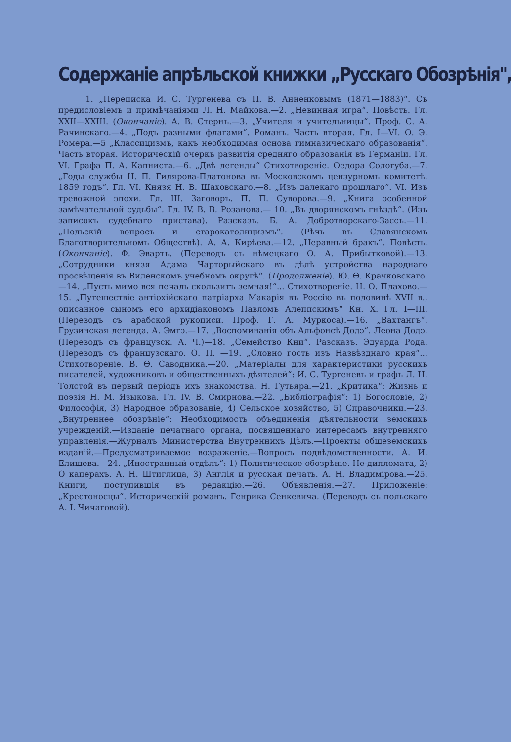Содержаніе апрѣльской книжки „Русскаго Обозрѣнія",
1. „Переписка И. С. Тургенева съ П. В. Анненковымъ (1871—1883)“. Съ предисловіемъ и примѣчаніями Л. Н. Майкова.—2. „Невинная игра“. Повѣсть. Гл. XXII—XXIII. (Окончаніе). А. В. Стернъ.—3. „Учителя и учительницы“. Проф. С. А. Рачинскаго.—4. „Подъ разными флагами“. Романъ. Часть вторая. Гл. I—VI. Ѳ. Э. Ромера.—5 „Классицизмъ, какъ необходимая основа гимназическаго образованія“. Часть вторая. Историческій очеркъ развитія средняго образованія въ Германіи. Гл. VI. Графа П. А. Капниста.—6. „Двѣ легенды“ Стихотвореніе. Ѳедора Сологуба.—7. „Годы службы Н. П. Гилярова-Платонова въ Московскомъ цензурномъ комитетѣ. 1859 годъ“. Гл. VI. Князя Н. В. Шаховскаго.—8. „Изъ далекаго прошлаго“. VI. Изъ тревожной эпохи. Гл. III. Заговоръ. П. П. Суворова.—9. „Книга особенной замѣчательной судьбы“. Гл. IV. В. В. Розанова.— 10. „Въ дворянскомъ гнѣздѣ“. (Изъ записокъ судебнаго пристава). Разсказъ. Б. А. Добротворскаго-Зассъ.—11. „Польскій вопросъ и старокатолицизмъ“. (Рѣчь въ Славянскомъ Благотворительномъ Обществѣ). А. А. Кирѣева.—12. „Неравный бракъ“. Повѣсть. (Окончаніе). Ф. Эвартъ. (Переводъ съ нѣмецкаго О. А. Прибытковой).—13. „Сотрудники князя Адама Чарторыйскаго въ дѣлѣ устройства народнаго просвѣщенія въ Виленскомъ учебномъ округѣ“. (Продолженіе). Ю. Ѳ. Крачковскаго.—14. „Пусть мимо вся печаль скользитъ земная!“... Стихотвореніе. Н. Ѳ. Плахово.—15. „Путешествіе антіохійскаго патріарха Макарія въ Россію въ половинѣ XVII в., описанное сыномъ его архидіакономъ Павломъ Алеппскимъ“ Кн. X. Гл. I—III. (Переводъ съ арабской рукописи. Проф. Г. А. Муркоса).—16. „Вахтангъ“. Грузинская легенда. А. Эмгэ.—17. „Воспоминанія объ Альфонсѣ Додэ“. Леона Додэ. (Переводъ съ французск. А. Ч.)—18. „Семейство Кни“. Разсказъ. Эдуарда Рода. (Переводъ съ французскаго. О. П. —19. „Словно гость изъ Назвѣзднаго края“... Стихотвореніе. В. Ѳ. Саводника.—20. „Матеріалы для характеристики русскихъ писателей, художниковъ и общественныхъ дѣятелей“: И. С. Тургеневъ и графъ Л. Н. Толстой въ первый періодъ ихъ знакомства. Н. Гутьяра.—21. „Критика“: Жизнь и поэзія Н. М. Языкова. Гл. IV. В. Смирнова.—22. „Библіографія“: 1) Богословіе, 2) Философія, 3) Народное образованіе, 4) Сельское хозяйство, 5) Справочники.—23. „Внутреннее обозрѣніе“: Необходимость объединенія дѣятельности земскихъ учрежденій.—Изданіе печатнаго органа, посвященнаго интересамъ внутренняго управленія.—Журналъ Министерства Внутреннихъ Дѣлъ.—Проекты общеземскихъ изданій.—Предусматриваемое возраженіе.—Вопросъ подвѣдомственности. А. И. Елишева.—24. „Иностранный отдѣлъ“: 1) Политическое обозрѣніе. Не-дипломата, 2) О каперахъ. А. Н. Штиглица, 3) Англія и русская печать. А. Н. Владимірова.—25. Книги, поступившія въ редакцію.—26. Объявленія.—27. Приложеніе: „Крестоносцы“. Историческій романъ. Генрика Сенкевича. (Переводъ съ польскаго А. І. Чичаговой).